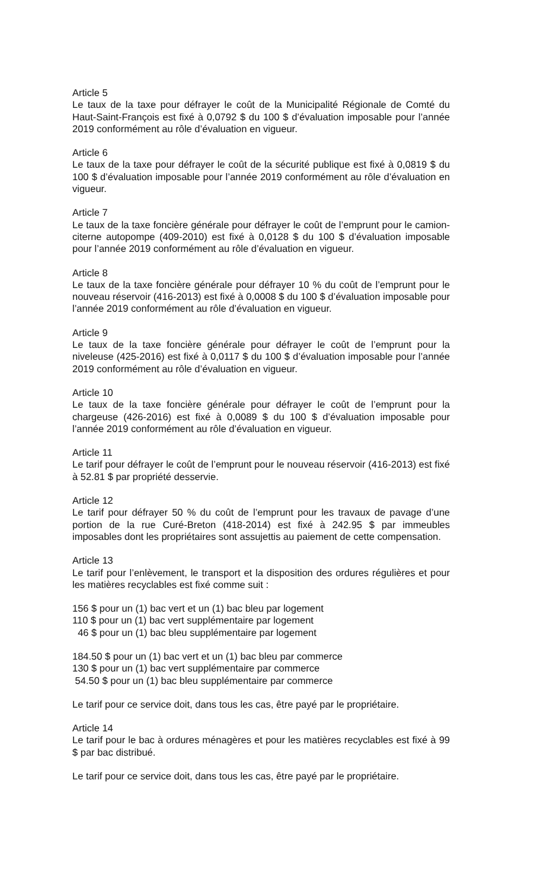Article 5
Le taux de la taxe pour défrayer le coût de la Municipalité Régionale de Comté du Haut-Saint-François est fixé à 0,0792 $ du 100 $ d’évaluation imposable pour l’année 2019 conformément au rôle d’évaluation en vigueur.
Article 6
Le taux de la taxe pour défrayer le coût de la sécurité publique est fixé à 0,0819 $ du 100 $ d’évaluation imposable pour l’année 2019 conformément au rôle d’évaluation en vigueur.
Article 7
Le taux de la taxe foncière générale pour défrayer le coût de l’emprunt pour le camion-citerne autopompe (409-2010) est fixé à 0,0128 $ du 100 $ d’évaluation imposable pour l’année 2019 conformément au rôle d’évaluation en vigueur.
Article 8
Le taux de la taxe foncière générale pour défrayer 10 % du coût de l’emprunt pour le nouveau réservoir (416-2013) est fixé à 0,0008 $ du 100 $ d’évaluation imposable pour l’année 2019 conformément au rôle d’évaluation en vigueur.
Article 9
Le taux de la taxe foncière générale pour défrayer le coût de l’emprunt pour la niveleuse (425-2016) est fixé à 0,0117 $ du 100 $ d’évaluation imposable pour l’année 2019 conformément au rôle d’évaluation en vigueur.
Article 10
Le taux de la taxe foncière générale pour défrayer le coût de l’emprunt pour la chargeuse (426-2016) est fixé à 0,0089 $ du 100 $ d’évaluation imposable pour l’année 2019 conformément au rôle d’évaluation en vigueur.
Article 11
Le tarif pour défrayer le coût de l’emprunt pour le nouveau réservoir (416-2013) est fixé à 52.81 $ par propriété desservie.
Article 12
Le tarif pour défrayer 50 % du coût de l’emprunt pour les travaux de pavage d’une portion de la rue Curé-Breton (418-2014) est fixé à 242.95 $ par immeubles imposables dont les propriétaires sont assujettis au paiement de cette compensation.
Article 13
Le tarif pour l’enlèvement, le transport et la disposition des ordures régulières et pour les matières recyclables est fixé comme suit :
156 $ pour un (1) bac vert et un (1) bac bleu par logement
110 $ pour un (1) bac vert supplémentaire par logement
46 $ pour un (1) bac bleu supplémentaire par logement
184.50 $ pour un (1) bac vert et un (1) bac bleu par commerce
130 $ pour un (1) bac vert supplémentaire par commerce
54.50 $ pour un (1) bac bleu supplémentaire par commerce
Le tarif pour ce service doit, dans tous les cas, être payé par le propriétaire.
Article 14
Le tarif pour le bac à ordures ménagères et pour les matières recyclables est fixé à 99 $ par bac distribué.
Le tarif pour ce service doit, dans tous les cas, être payé par le propriétaire.